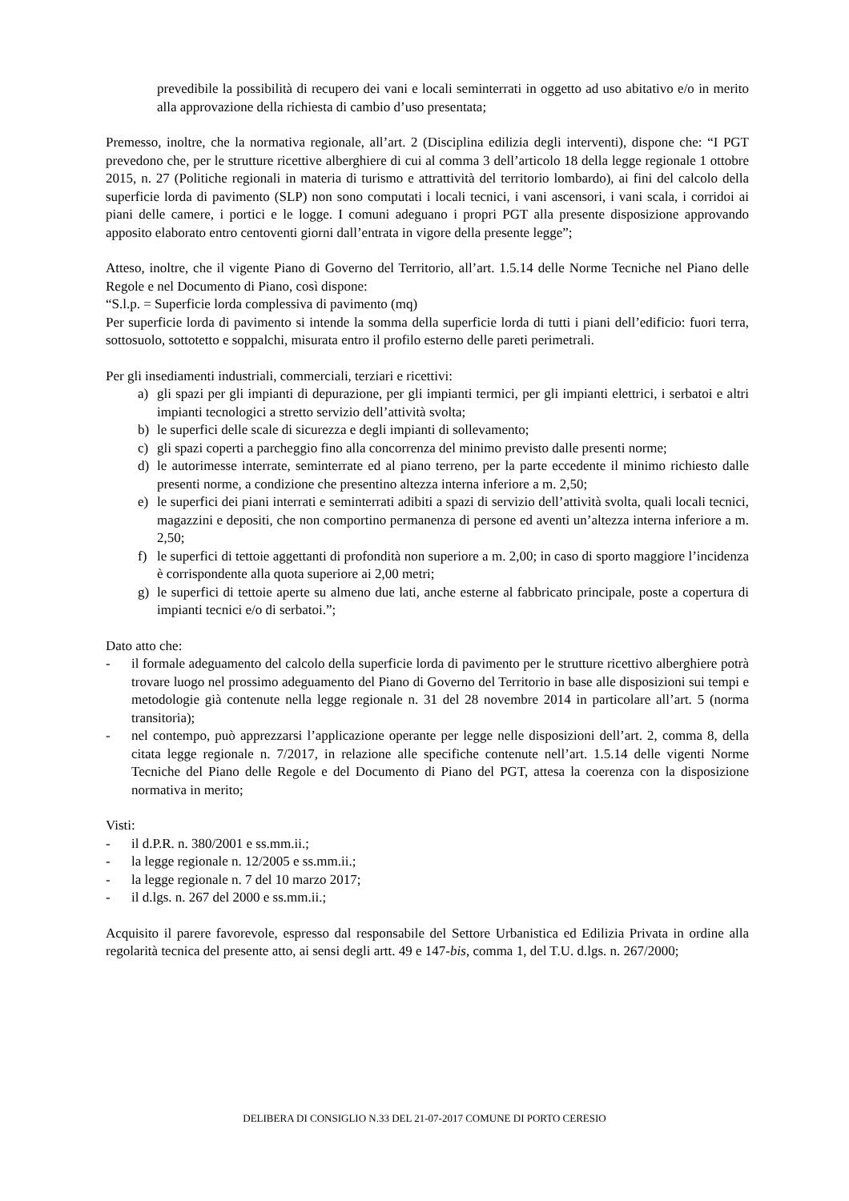prevedibile la possibilità di recupero dei vani e locali seminterrati in oggetto ad uso abitativo e/o in merito alla approvazione della richiesta di cambio d’uso presentata;
Premesso, inoltre, che la normativa regionale, all’art. 2 (Disciplina edilizia degli interventi), dispone che: “I PGT prevedono che, per le strutture ricettive alberghiere di cui al comma 3 dell’articolo 18 della legge regionale 1 ottobre 2015, n. 27 (Politiche regionali in materia di turismo e attrattività del territorio lombardo), ai fini del calcolo della superficie lorda di pavimento (SLP) non sono computati i locali tecnici, i vani ascensori, i vani scala, i corridoi ai piani delle camere, i portici e le logge. I comuni adeguano i propri PGT alla presente disposizione approvando apposito elaborato entro centoventi giorni dall’entrata in vigore della presente legge”;
Atteso, inoltre, che il vigente Piano di Governo del Territorio, all’art. 1.5.14 delle Norme Tecniche nel Piano delle Regole e nel Documento di Piano, così dispone:
“S.l.p. = Superficie lorda complessiva di pavimento (mq)
Per superficie lorda di pavimento si intende la somma della superficie lorda di tutti i piani dell’edificio: fuori terra, sottosuolo, sottotetto e soppalchi, misurata entro il profilo esterno delle pareti perimetrali.
Per gli insediamenti industriali, commerciali, terziari e ricettivi:
a) gli spazi per gli impianti di depurazione, per gli impianti termici, per gli impianti elettrici, i serbatoi e altri impianti tecnologici a stretto servizio dell’attività svolta;
b) le superfici delle scale di sicurezza e degli impianti di sollevamento;
c) gli spazi coperti a parcheggio fino alla concorrenza del minimo previsto dalle presenti norme;
d) le autorimesse interrate, seminterrate ed al piano terreno, per la parte eccedente il minimo richiesto dalle presenti norme, a condizione che presentino altezza interna inferiore a m. 2,50;
e) le superfici dei piani interrati e seminterrati adibiti a spazi di servizio dell’attività svolta, quali locali tecnici, magazzini e depositi, che non comportino permanenza di persone ed aventi un’altezza interna inferiore a m. 2,50;
f) le superfici di tettoie aggettanti di profondità non superiore a m. 2,00; in caso di sporto maggiore l’incidenza è corrispondente alla quota superiore ai 2,00 metri;
g) le superfici di tettoie aperte su almeno due lati, anche esterne al fabbricato principale, poste a copertura di impianti tecnici e/o di serbatoi.”;
Dato atto che:
- il formale adeguamento del calcolo della superficie lorda di pavimento per le strutture ricettivo alberghiere potrà trovare luogo nel prossimo adeguamento del Piano di Governo del Territorio in base alle disposizioni sui tempi e metodologie già contenute nella legge regionale n. 31 del 28 novembre 2014 in particolare all’art. 5 (norma transitoria);
- nel contempo, può apprezzarsi l’applicazione operante per legge nelle disposizioni dell’art. 2, comma 8, della citata legge regionale n. 7/2017, in relazione alle specifiche contenute nell’art. 1.5.14 delle vigenti Norme Tecniche del Piano delle Regole e del Documento di Piano del PGT, attesa la coerenza con la disposizione normativa in merito;
Visti:
- il d.P.R. n. 380/2001 e ss.mm.ii.;
- la legge regionale n. 12/2005 e ss.mm.ii.;
- la legge regionale n. 7 del 10 marzo 2017;
- il d.lgs. n. 267 del 2000 e ss.mm.ii.;
Acquisito il parere favorevole, espresso dal responsabile del Settore Urbanistica ed Edilizia Privata in ordine alla regolarità tecnica del presente atto, ai sensi degli artt. 49 e 147-bis, comma 1, del T.U. d.lgs. n. 267/2000;
DELIBERA DI CONSIGLIO N.33 DEL 21-07-2017 COMUNE DI PORTO CERESIO